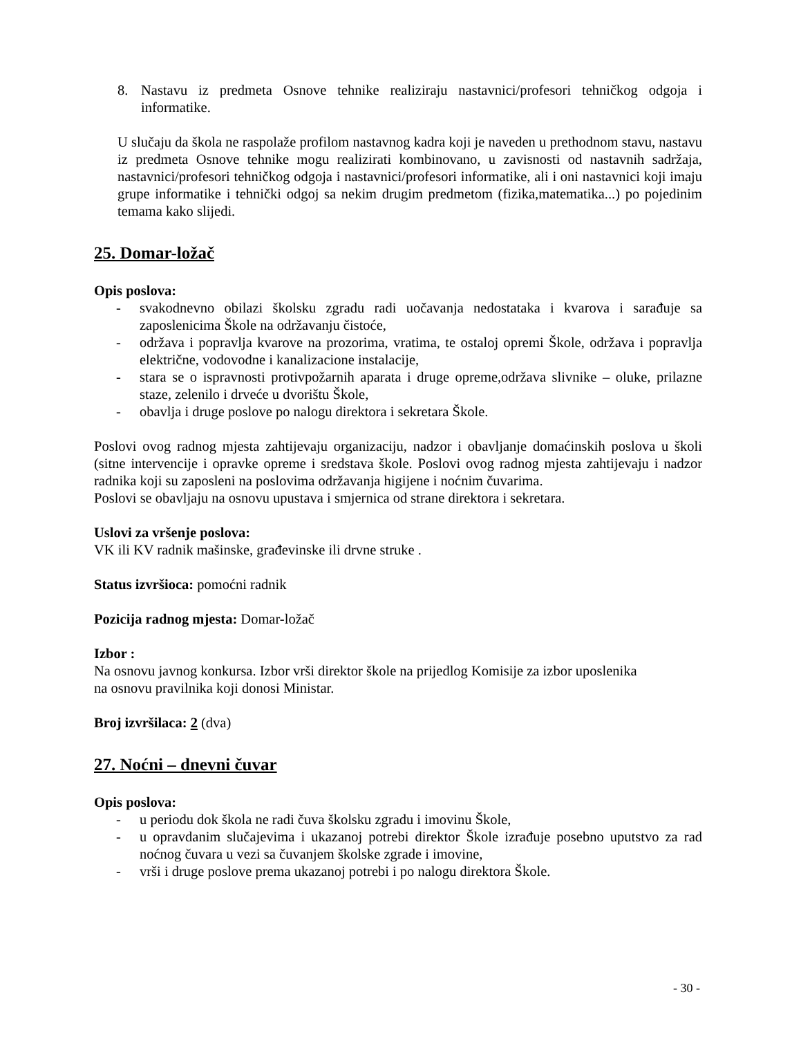8. Nastavu iz predmeta Osnove tehnike realiziraju nastavnici/profesori tehničkog odgoja i informatike.
U slučaju da škola ne raspolaže profilom nastavnog kadra koji je naveden u prethodnom stavu, nastavu iz predmeta Osnove tehnike mogu realizirati kombinovano, u zavisnosti od nastavnih sadržaja, nastavnici/profesori tehničkog odgoja i nastavnici/profesori informatike, ali i oni nastavnici koji imaju grupe informatike i tehnički odgoj sa nekim drugim predmetom (fizika,matematika...) po pojedinim temama kako slijedi.
25. Domar-ložač
Opis poslova:
- svakodnevno obilazi školsku zgradu radi uočavanja nedostataka i kvarova i sarađuje sa zaposlenicima Škole na održavanju čistoće,
- održava i popravlja kvarove na prozorima, vratima, te ostaloj opremi Škole, održava i popravlja električne, vodovodne i kanalizacione instalacije,
- stara se o ispravnosti protivpožarnih aparata i druge opreme,održava slivnike – oluke, prilazne staze, zelenilo i drveće u dvorištu Škole,
- obavlja i druge poslove po nalogu direktora i sekretara Škole.
Poslovi ovog radnog mjesta zahtijevaju organizaciju, nadzor i obavljanje domaćinskih poslova u školi (sitne intervencije i opravke opreme i sredstava škole. Poslovi ovog radnog mjesta zahtijevaju i nadzor radnika koji su zaposleni na poslovima održavanja higijene i noćnim čuvarima.
Poslovi se obavljaju na osnovu upustava i smjernica od strane direktora i sekretara.
Uslovi za vršenje poslova:
VK ili KV radnik mašinske, građevinske ili drvne struke .
Status izvršioca: pomoćni radnik
Pozicija radnog mjesta: Domar-ložač
Izbor :
Na osnovu javnog konkursa. Izbor vrši direktor škole na prijedlog Komisije za izbor uposlenika
na osnovu pravilnika koji donosi Ministar.
Broj izvršilaca: 2 (dva)
27. Noćni – dnevni čuvar
Opis poslova:
- u periodu dok škola ne radi čuva školsku zgradu i imovinu Škole,
- u opravdanim slučajevima i ukazanoj potrebi direktor Škole izrađuje posebno uputstvo za rad noćnog čuvara u vezi sa čuvanjem školske zgrade i imovine,
- vrši i druge poslove prema ukazanoj potrebi i po nalogu direktora Škole.
- 30 -